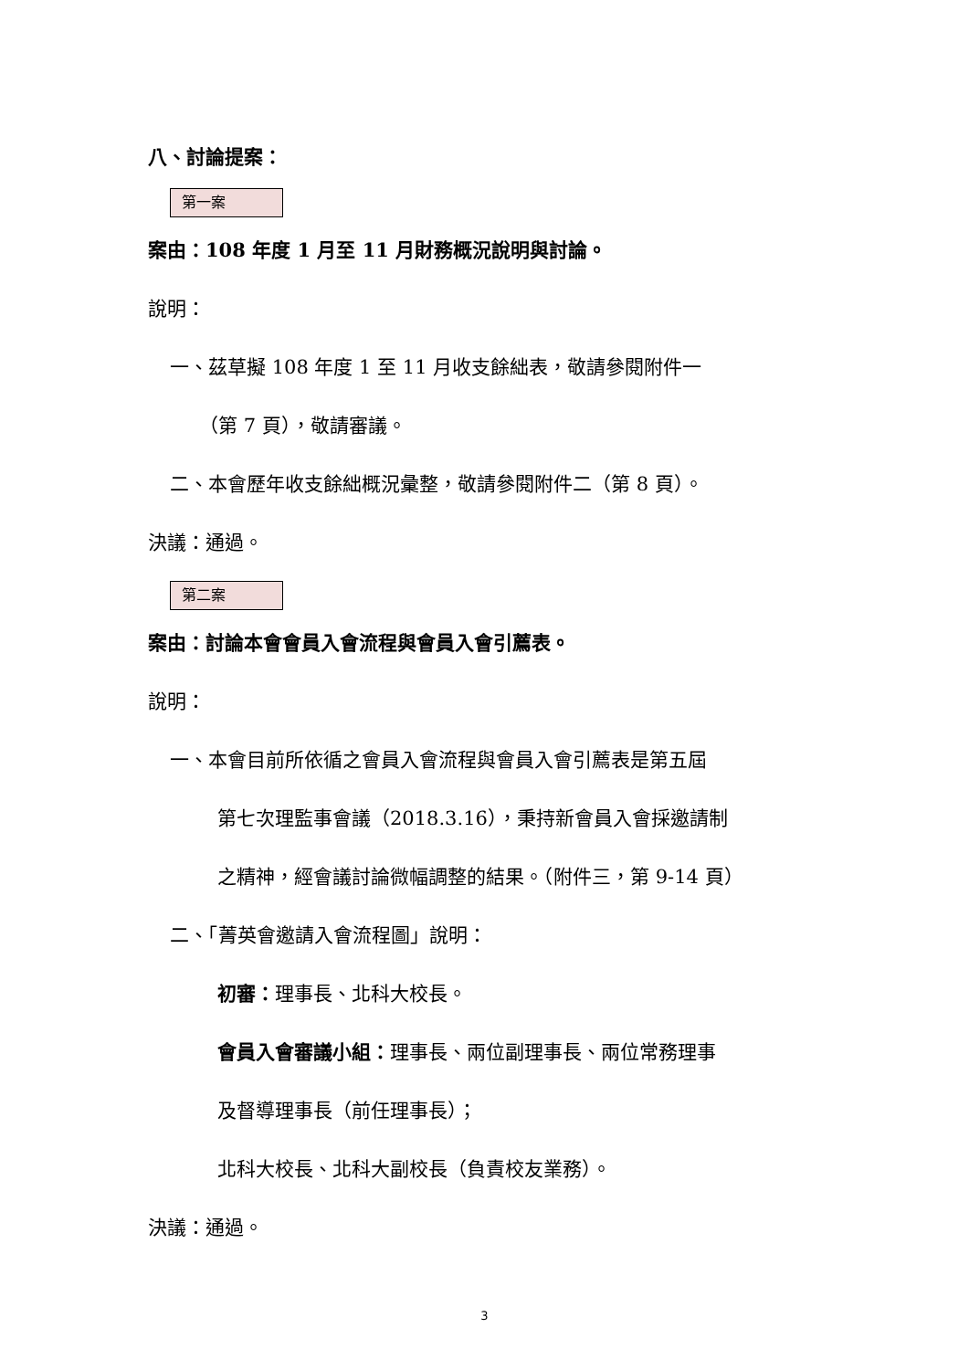八、討論提案：
第一案
案由：108 年度 1 月至 11 月財務概況說明與討論。
說明：
一、茲草擬 108 年度 1 至 11 月收支餘絀表，敬請參閱附件一
（第 7 頁），敬請審議。
二、本會歷年收支餘絀概況彙整，敬請參閱附件二（第 8 頁）。
決議：通過。
第二案
案由：討論本會會員入會流程與會員入會引薦表。
說明：
一、本會目前所依循之會員入會流程與會員入會引薦表是第五屆
第七次理監事會議（2018.3.16），秉持新會員入會採邀請制
之精神，經會議討論微幅調整的結果。（附件三，第 9-14 頁）
二、「菁英會邀請入會流程圖」說明：
初審：理事長、北科大校長。
會員入會審議小組：理事長、兩位副理事長、兩位常務理事
及督導理事長（前任理事長）；
北科大校長、北科大副校長（負責校友業務）。
決議：通過。
3